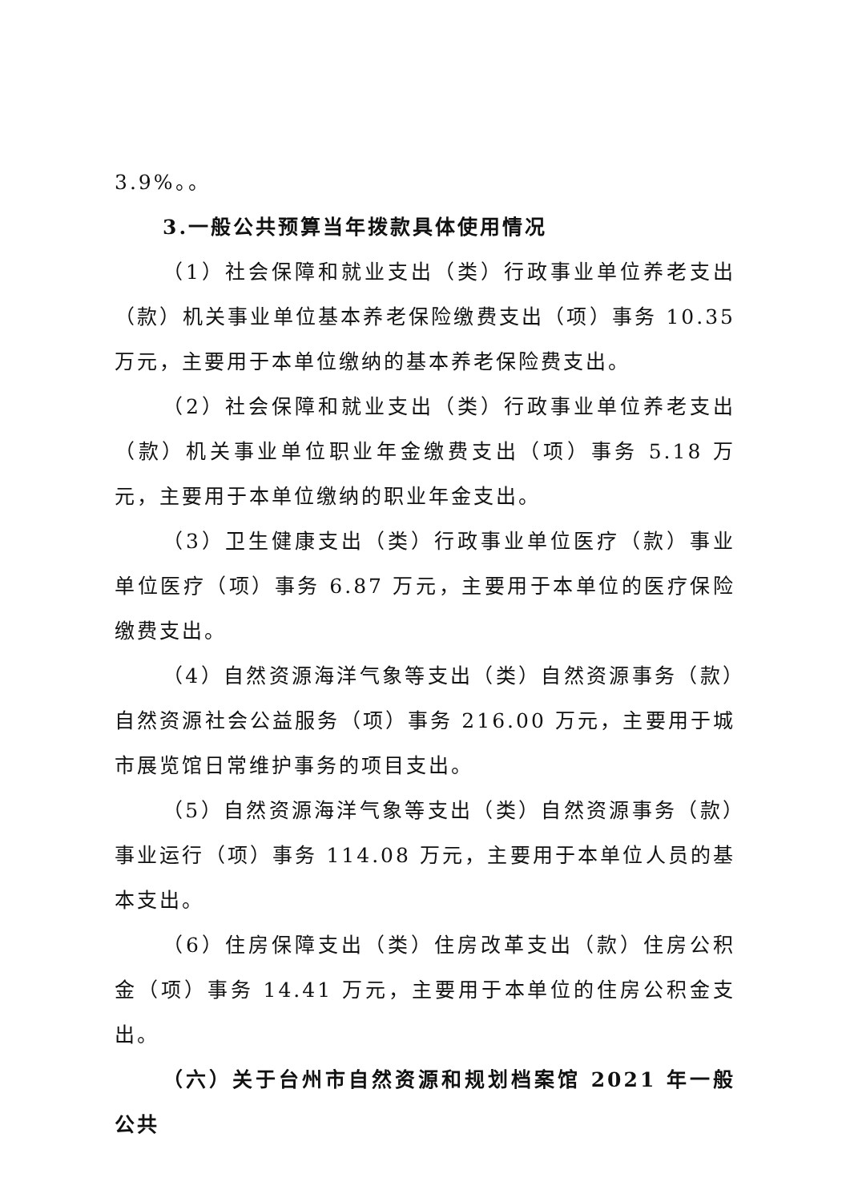3.9%。。
3.一般公共预算当年拨款具体使用情况
（1）社会保障和就业支出（类）行政事业单位养老支出（款）机关事业单位基本养老保险缴费支出（项）事务 10.35 万元，主要用于本单位缴纳的基本养老保险费支出。
（2）社会保障和就业支出（类）行政事业单位养老支出（款）机关事业单位职业年金缴费支出（项）事务 5.18 万元，主要用于本单位缴纳的职业年金支出。
（3）卫生健康支出（类）行政事业单位医疗（款）事业单位医疗（项）事务 6.87 万元，主要用于本单位的医疗保险缴费支出。
（4）自然资源海洋气象等支出（类）自然资源事务（款）自然资源社会公益服务（项）事务 216.00 万元，主要用于城市展览馆日常维护事务的项目支出。
（5）自然资源海洋气象等支出（类）自然资源事务（款）事业运行（项）事务 114.08 万元，主要用于本单位人员的基本支出。
（6）住房保障支出（类）住房改革支出（款）住房公积金（项）事务 14.41 万元，主要用于本单位的住房公积金支出。
（六）关于台州市自然资源和规划档案馆 2021 年一般公共